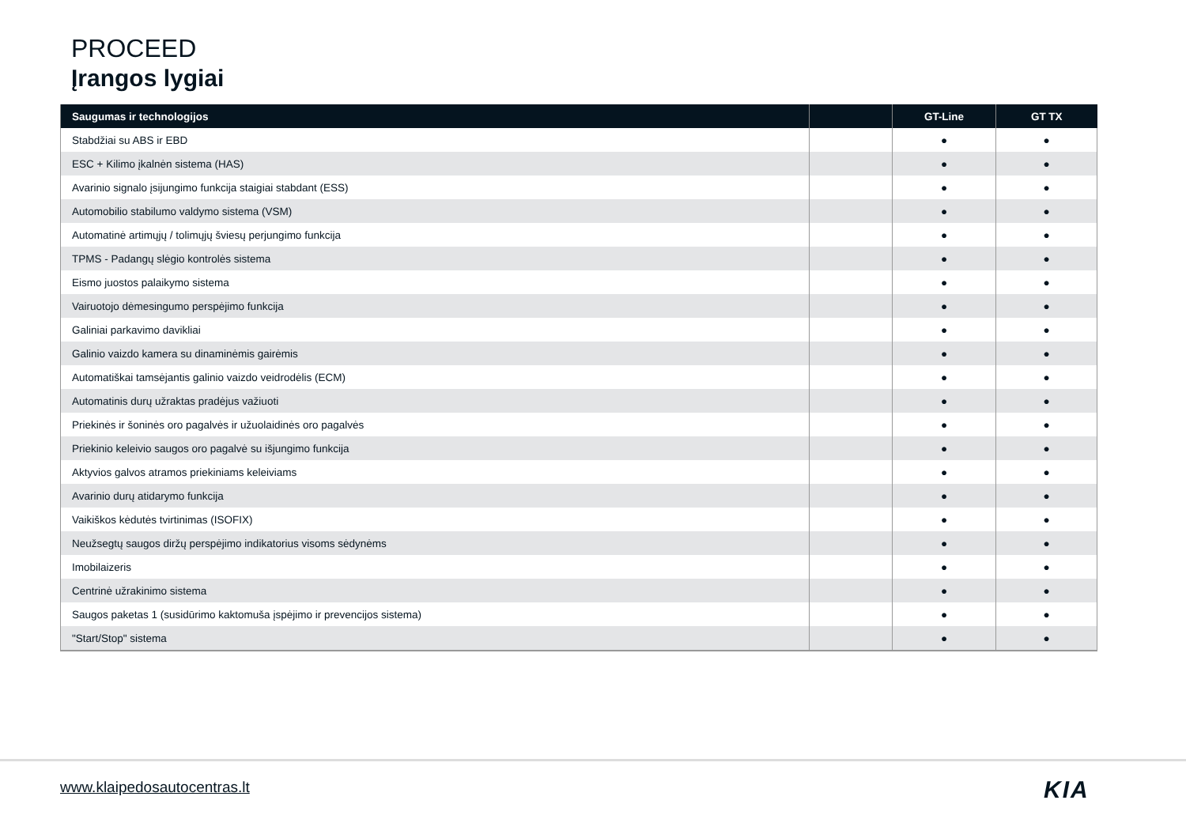PROCEED
Įrangos lygiai
| Saugumas ir technologijos | | GT-Line | GT TX |
| --- | --- | --- | --- |
| Stabdžiai su ABS ir EBD | | ● | ● |
| ESC + Kilimo įkalnėn sistema (HAS) | | ● | ● |
| Avarinio signalo įsijungimo funkcija staigiai stabdant (ESS) | | ● | ● |
| Automobilio stabilumo valdymo sistema (VSM) | | ● | ● |
| Automatinė artimųjų / tolimųjų šviesų perjungimo funkcija | | ● | ● |
| TPMS - Padangų slėgio kontrolės sistema | | ● | ● |
| Eismo juostos palaikymo sistema | | ● | ● |
| Vairuotojo dėmesingumo perspėjimo funkcija | | ● | ● |
| Galiniai parkavimo davikliai | | ● | ● |
| Galinio vaizdo kamera su dinaminėmis gairėmis | | ● | ● |
| Automatiškai tamsėjantis galinio vaizdo veidrodėlis (ECM) | | ● | ● |
| Automatinis durų užraktas pradėjus važiuoti | | ● | ● |
| Priekinės ir šoninės oro pagalvės ir užuolaidinės oro pagalvės | | ● | ● |
| Priekinio keleivio saugos oro pagalvė su išjungimo funkcija | | ● | ● |
| Aktyvios galvos atramos priekiniams keleiviams | | ● | ● |
| Avarinio durų atidarymo funkcija | | ● | ● |
| Vaikiškos kėdutės tvirtinimas (ISOFIX) | | ● | ● |
| Neužsegtų saugos diržų perspėjimo indikatorius visoms sėdynėms | | ● | ● |
| Imobilaizeris | | ● | ● |
| Centrinė užrakinimo sistema | | ● | ● |
| Saugos paketas 1 (susidūrimo kaktomuša įspėjimo ir prevencijos sistema) | | ● | ● |
| "Start/Stop" sistema | | ● | ● |
www.klaipedosautocentras.lt KIA